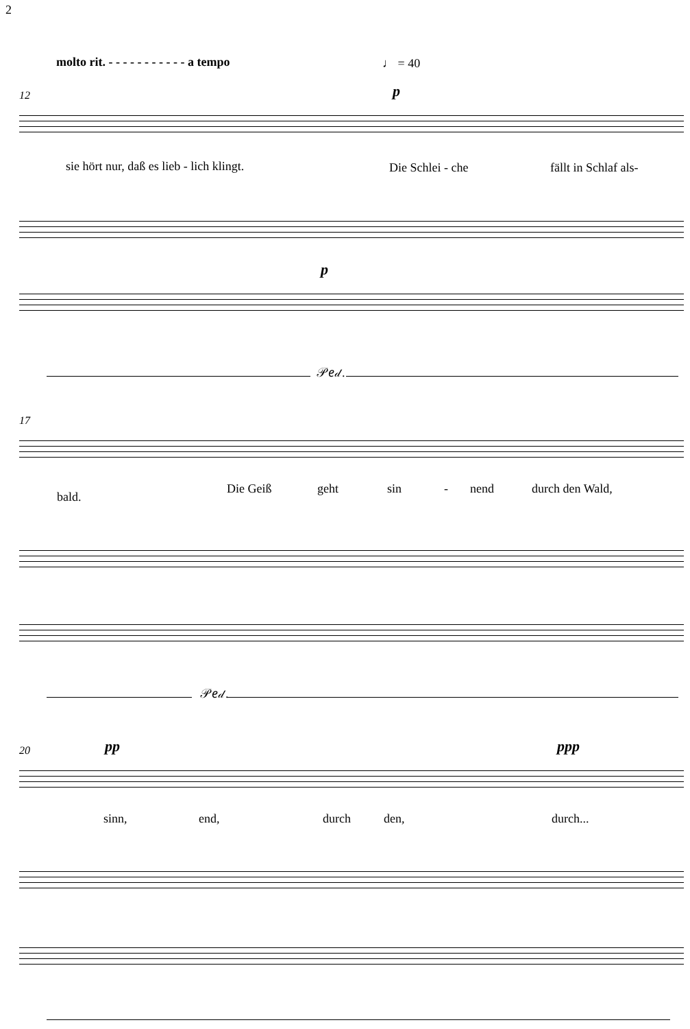2
molto rit. - - - - - - - - - - - a tempo ♩ = 40
12 p
sie hört nur, daß es lieb - lich klingt. Die Schlei - che fällt in Schlaf als-
p
𝒫𝑒𝒹.
17
bald.
Die Geiß geht sin - nend durch den Wald,
𝒫𝑒𝒹.
20 pp ppp
sinn, end, durch den, durch...